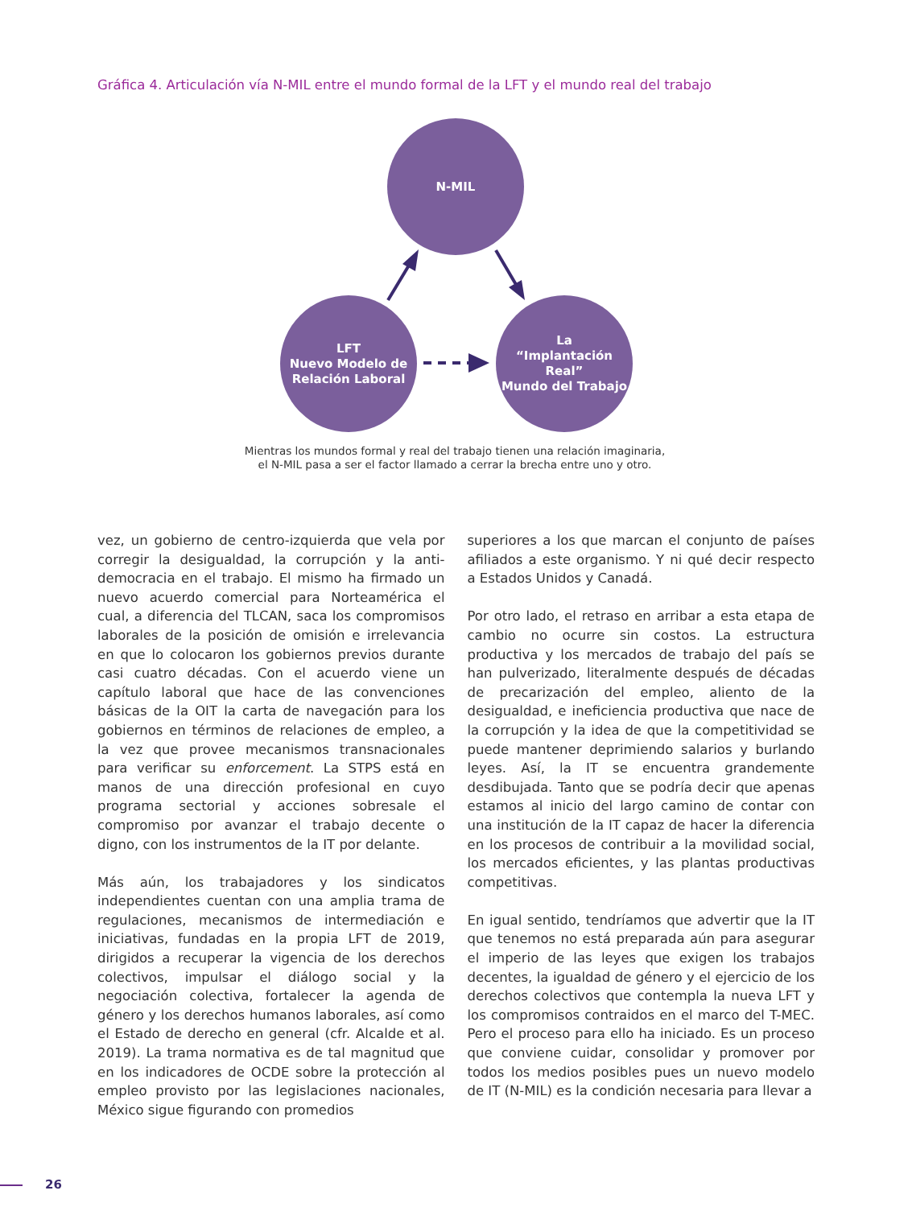Gráfica 4. Articulación vía N-MIL entre el mundo formal de la LFT y el mundo real del trabajo
N-MIL
LFT
Nuevo Modelo de
Relación Laboral
La
“Implantación Real”
Mundo del Trabajo
Mientras los mundos formal y real del trabajo tienen una relación imaginaria,
el N-MIL pasa a ser el factor llamado a cerrar la brecha entre uno y otro.
vez, un gobierno de centro-izquierda que vela por corregir la desigualdad, la corrupción y la anti-democracia en el trabajo. El mismo ha firmado un nuevo acuerdo comercial para Norteamérica el cual, a diferencia del TLCAN, saca los compromisos laborales de la posición de omisión e irrelevancia en que lo colocaron los gobiernos previos durante casi cuatro décadas. Con el acuerdo viene un capítulo laboral que hace de las convenciones básicas de la OIT la carta de navegación para los gobiernos en términos de relaciones de empleo, a la vez que provee mecanismos transnacionales para verificar su enforcement. La STPS está en manos de una dirección profesional en cuyo programa sectorial y acciones sobresale el compromiso por avanzar el trabajo decente o digno, con los instrumentos de la IT por delante.
Más aún, los trabajadores y los sindicatos independientes cuentan con una amplia trama de regulaciones, mecanismos de intermediación e iniciativas, fundadas en la propia LFT de 2019, dirigidos a recuperar la vigencia de los derechos colectivos, impulsar el diálogo social y la negociación colectiva, fortalecer la agenda de género y los derechos humanos laborales, así como el Estado de derecho en general (cfr. Alcalde et al. 2019). La trama normativa es de tal magnitud que en los indicadores de OCDE sobre la protección al empleo provisto por las legislaciones nacionales, México sigue figurando con promedios
superiores a los que marcan el conjunto de países afiliados a este organismo. Y ni qué decir respecto a Estados Unidos y Canadá.
Por otro lado, el retraso en arribar a esta etapa de cambio no ocurre sin costos. La estructura productiva y los mercados de trabajo del país se han pulverizado, literalmente después de décadas de precarización del empleo, aliento de la desigualdad, e ineficiencia productiva que nace de la corrupción y la idea de que la competitividad se puede mantener deprimiendo salarios y burlando leyes. Así, la IT se encuentra grandemente desdibujada. Tanto que se podría decir que apenas estamos al inicio del largo camino de contar con una institución de la IT capaz de hacer la diferencia en los procesos de contribuir a la movilidad social, los mercados eficientes, y las plantas productivas competitivas.
En igual sentido, tendríamos que advertir que la IT que tenemos no está preparada aún para asegurar el imperio de las leyes que exigen los trabajos decentes, la igualdad de género y el ejercicio de los derechos colectivos que contempla la nueva LFT y los compromisos contraidos en el marco del T-MEC. Pero el proceso para ello ha iniciado. Es un proceso que conviene cuidar, consolidar y promover por todos los medios posibles pues un nuevo modelo de IT (N-MIL) es la condición necesaria para llevar a
26